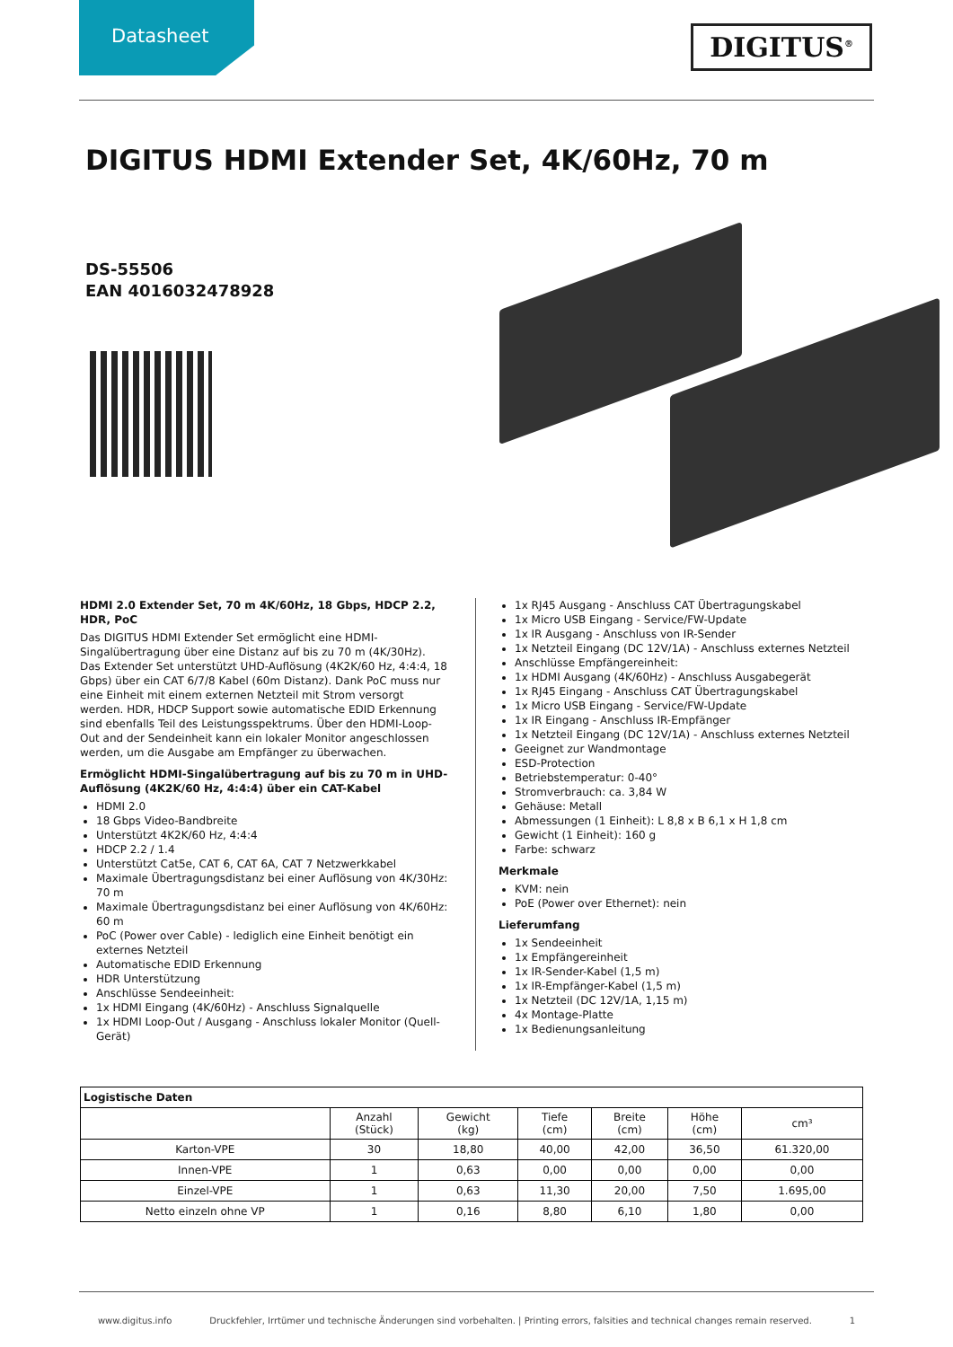Datasheet
DIGITUS<sup>®</sup>
DIGITUS HDMI Extender Set, 4K/60Hz, 70 m
DS-55506
EAN 4016032478928
HDMI 2.0 Extender Set, 70 m 4K/60Hz, 18 Gbps, HDCP 2.2, HDR, PoC
Das DIGITUS HDMI Extender Set ermöglicht eine HDMI-Singalübertragung über eine Distanz auf bis zu 70 m (4K/30Hz). Das Extender Set unterstützt UHD-Auflösung (4K2K/60 Hz, 4:4:4, 18 Gbps) über ein CAT 6/7/8 Kabel (60m Distanz). Dank PoC muss nur eine Einheit mit einem externen Netzteil mit Strom versorgt werden. HDR, HDCP Support sowie automatische EDID Erkennung sind ebenfalls Teil des Leistungsspektrums. Über den HDMI-Loop-Out and der Sendeinheit kann ein lokaler Monitor angeschlossen werden, um die Ausgabe am Empfänger zu überwachen.
Ermöglicht HDMI-Singalübertragung auf bis zu 70 m in UHD-Auflösung (4K2K/60 Hz, 4:4:4) über ein CAT-Kabel
HDMI 2.0
18 Gbps Video-Bandbreite
Unterstützt 4K2K/60 Hz, 4:4:4
HDCP 2.2 / 1.4
Unterstützt Cat5e, CAT 6, CAT 6A, CAT 7 Netzwerkkabel
Maximale Übertragungsdistanz bei einer Auflösung von 4K/30Hz: 70 m
Maximale Übertragungsdistanz bei einer Auflösung von 4K/60Hz: 60 m
PoC (Power over Cable) - lediglich eine Einheit benötigt ein externes Netzteil
Automatische EDID Erkennung
HDR Unterstützung
Anschlüsse Sendeeinheit:
1x HDMI Eingang (4K/60Hz) - Anschluss Signalquelle
1x HDMI Loop-Out / Ausgang - Anschluss lokaler Monitor (Quell-Gerät)
1x RJ45 Ausgang - Anschluss CAT Übertragungskabel
1x Micro USB Eingang - Service/FW-Update
1x IR Ausgang - Anschluss von IR-Sender
1x Netzteil Eingang (DC 12V/1A) - Anschluss externes Netzteil
Anschlüsse Empfängereinheit:
1x HDMI Ausgang (4K/60Hz) - Anschluss Ausgabegerät
1x RJ45 Eingang - Anschluss CAT Übertragungskabel
1x Micro USB Eingang - Service/FW-Update
1x IR Eingang - Anschluss IR-Empfänger
1x Netzteil Eingang (DC 12V/1A) - Anschluss externes Netzteil
Geeignet zur Wandmontage
ESD-Protection
Betriebstemperatur: 0-40°
Stromverbrauch: ca. 3,84 W
Gehäuse: Metall
Abmessungen (1 Einheit): L 8,8 x B 6,1 x H 1,8 cm
Gewicht (1 Einheit): 160 g
Farbe: schwarz
Merkmale
KVM: nein
PoE (Power over Ethernet): nein
Lieferumfang
1x Sendeeinheit
1x Empfängereinheit
1x IR-Sender-Kabel (1,5 m)
1x IR-Empfänger-Kabel (1,5 m)
1x Netzteil (DC 12V/1A, 1,15 m)
4x Montage-Platte
1x Bedienungsanleitung
| Logistische Daten | | | | | | |
| --- | --- | --- | --- | --- | --- | --- |
| | Anzahl (Stück) | Gewicht (kg) | Tiefe (cm) | Breite (cm) | Höhe (cm) | cm³ |
| Karton-VPE | 30 | 18,80 | 40,00 | 42,00 | 36,50 | 61.320,00 |
| Innen-VPE | 1 | 0,63 | 0,00 | 0,00 | 0,00 | 0,00 |
| Einzel-VPE | 1 | 0,63 | 11,30 | 20,00 | 7,50 | 1.695,00 |
| Netto einzeln ohne VP | 1 | 0,16 | 8,80 | 6,10 | 1,80 | 0,00 |
www.digitus.info Druckfehler, Irrtümer und technische Änderungen sind vorbehalten. | Printing errors, falsities and technical changes remain reserved. 1